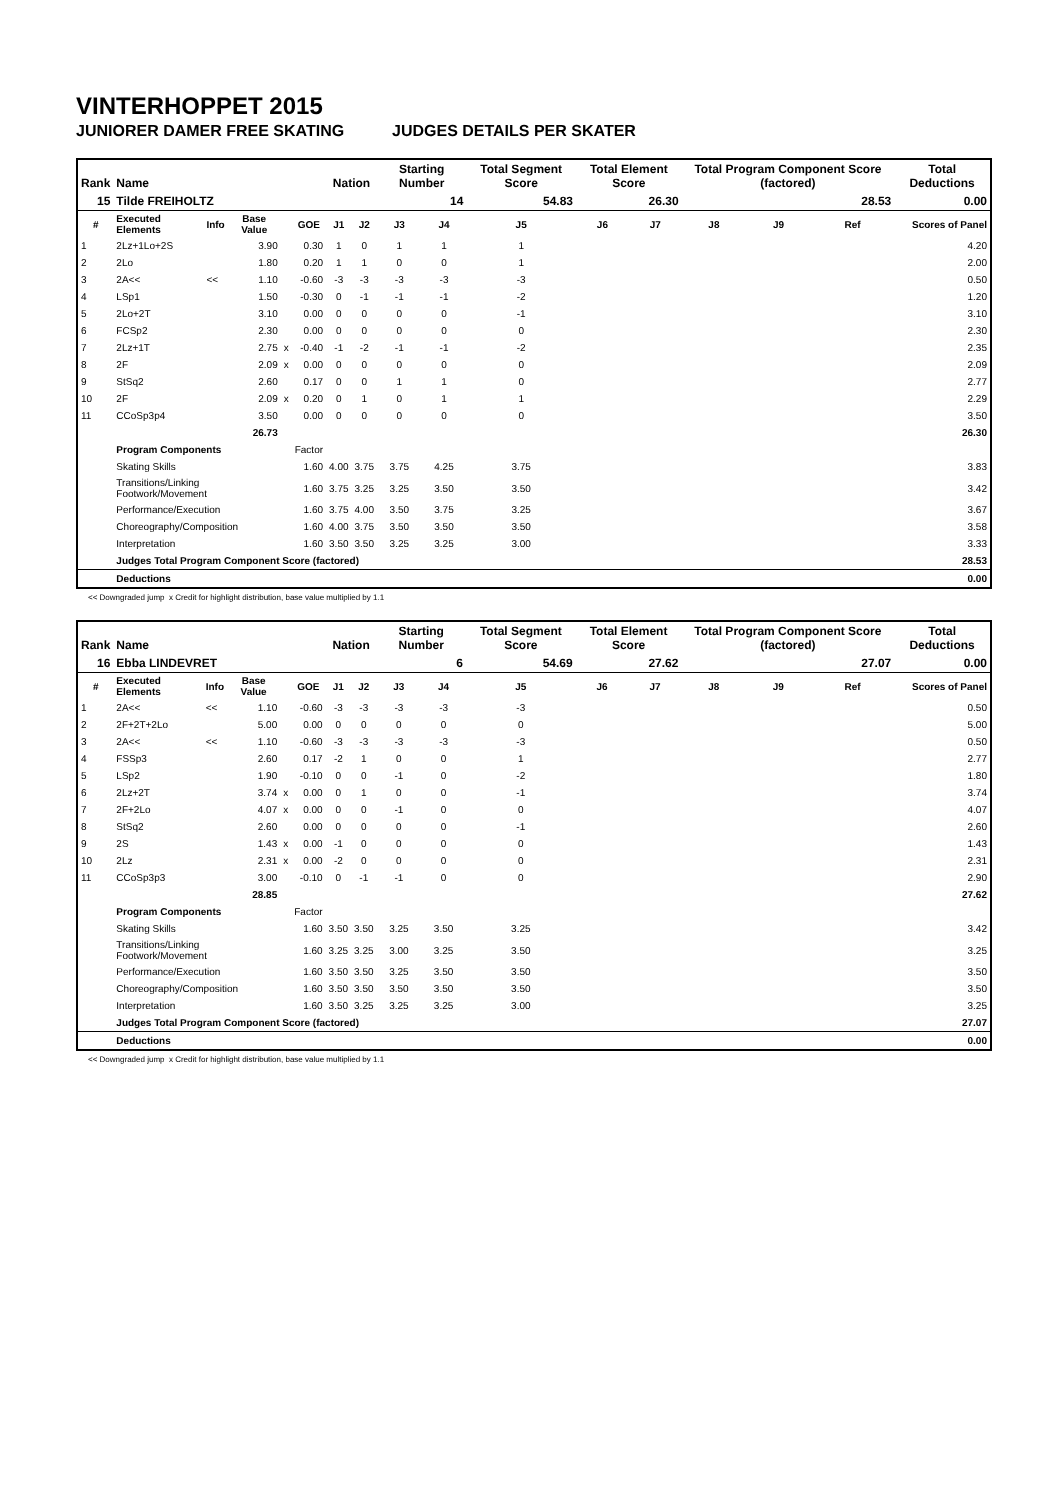VINTERHOPPET 2015
JUNIORER DAMER FREE SKATING JUDGES DETAILS PER SKATER
| Rank | Name | | | | | Nation | | Starting Number | | Total Segment Score | Total Element Score | | Total Program Component Score (factored) | | | Total Deductions |
| --- | --- | --- | --- | --- | --- | --- | --- | --- | --- | --- | --- | --- | --- | --- | --- | --- |
| 15 | Tilde FREIHOLTZ | | | | | | | 14 | | 54.83 | 26.30 | | 28.53 | | | 0.00 |
| # | Executed Elements | Info | Base Value | | GOE | J1 | J2 | J3 | J4 | J5 | J6 | J7 | J8 | J9 | Ref | Scores of Panel |
| 1 | 2Lz+1Lo+2S | | 3.90 | | 0.30 | 1 | 0 | 1 | 1 | 1 | | | | | | 4.20 |
| 2 | 2Lo | | 1.80 | | 0.20 | 1 | 1 | 0 | 0 | 1 | | | | | | 2.00 |
| 3 | 2A<< | << | 1.10 | | -0.60 | -3 | -3 | -3 | -3 | -3 | | | | | | 0.50 |
| 4 | LSp1 | | 1.50 | | -0.30 | 0 | -1 | -1 | -1 | -2 | | | | | | 1.20 |
| 5 | 2Lo+2T | | 3.10 | | 0.00 | 0 | 0 | 0 | 0 | -1 | | | | | | 3.10 |
| 6 | FCSp2 | | 2.30 | | 0.00 | 0 | 0 | 0 | 0 | 0 | | | | | | 2.30 |
| 7 | 2Lz+1T | | 2.75 | x | -0.40 | -1 | -2 | -1 | -1 | -2 | | | | | | 2.35 |
| 8 | 2F | | 2.09 | x | 0.00 | 0 | 0 | 0 | 0 | 0 | | | | | | 2.09 |
| 9 | StSq2 | | 2.60 | | 0.17 | 0 | 0 | 1 | 1 | 0 | | | | | | 2.77 |
| 10 | 2F | | 2.09 | x | 0.20 | 0 | 1 | 0 | 1 | 1 | | | | | | 2.29 |
| 11 | CCoSp3p4 | | 3.50 | | 0.00 | 0 | 0 | 0 | 0 | 0 | | | | | | 3.50 |
| | | | 26.73 | | | | | | | | | | | | | 26.30 |
| | Program Components | | | | Factor | | | | | | | | | | | |
| | Skating Skills | | | | 1.60 | 4.00 | 3.75 | 3.75 | 4.25 | 3.75 | | | | | | 3.83 |
| | Transitions/Linking Footwork/Movement | | | | 1.60 | 3.75 | 3.25 | 3.25 | 3.50 | 3.50 | | | | | | 3.42 |
| | Performance/Execution | | | | 1.60 | 3.75 | 4.00 | 3.50 | 3.75 | 3.25 | | | | | | 3.67 |
| | Choreography/Composition | | | | 1.60 | 4.00 | 3.75 | 3.50 | 3.50 | 3.50 | | | | | | 3.58 |
| | Interpretation | | | | 1.60 | 3.50 | 3.50 | 3.25 | 3.25 | 3.00 | | | | | | 3.33 |
| | Judges Total Program Component Score (factored) | | | | | | | | | | | | | | | 28.53 |
| | Deductions | | | | | | | | | | | | | | | 0.00 |
<< Downgraded jump x Credit for highlight distribution, base value multiplied by 1.1
| Rank | Name | | | | | Nation | | Starting Number | | Total Segment Score | Total Element Score | | Total Program Component Score (factored) | | | Total Deductions |
| --- | --- | --- | --- | --- | --- | --- | --- | --- | --- | --- | --- | --- | --- | --- | --- | --- |
| 16 | Ebba LINDEVRET | | | | | | | 6 | | 54.69 | 27.62 | | 27.07 | | | 0.00 |
| # | Executed Elements | Info | Base Value | | GOE | J1 | J2 | J3 | J4 | J5 | J6 | J7 | J8 | J9 | Ref | Scores of Panel |
| 1 | 2A<< | << | 1.10 | | -0.60 | -3 | -3 | -3 | -3 | -3 | | | | | | 0.50 |
| 2 | 2F+2T+2Lo | | 5.00 | | 0.00 | 0 | 0 | 0 | 0 | 0 | | | | | | 5.00 |
| 3 | 2A<< | << | 1.10 | | -0.60 | -3 | -3 | -3 | -3 | -3 | | | | | | 0.50 |
| 4 | FSSp3 | | 2.60 | | 0.17 | -2 | 1 | 0 | 0 | 1 | | | | | | 2.77 |
| 5 | LSp2 | | 1.90 | | -0.10 | 0 | 0 | -1 | 0 | -2 | | | | | | 1.80 |
| 6 | 2Lz+2T | | 3.74 | x | 0.00 | 0 | 1 | 0 | 0 | -1 | | | | | | 3.74 |
| 7 | 2F+2Lo | | 4.07 | x | 0.00 | 0 | 0 | -1 | 0 | 0 | | | | | | 4.07 |
| 8 | StSq2 | | 2.60 | | 0.00 | 0 | 0 | 0 | 0 | -1 | | | | | | 2.60 |
| 9 | 2S | | 1.43 | x | 0.00 | -1 | 0 | 0 | 0 | 0 | | | | | | 1.43 |
| 10 | 2Lz | | 2.31 | x | 0.00 | -2 | 0 | 0 | 0 | 0 | | | | | | 2.31 |
| 11 | CCoSp3p3 | | 3.00 | | -0.10 | 0 | -1 | -1 | 0 | 0 | | | | | | 2.90 |
| | | | 28.85 | | | | | | | | | | | | | 27.62 |
| | Program Components | | | | Factor | | | | | | | | | | | |
| | Skating Skills | | | | 1.60 | 3.50 | 3.50 | 3.25 | 3.50 | 3.25 | | | | | | 3.42 |
| | Transitions/Linking Footwork/Movement | | | | 1.60 | 3.25 | 3.25 | 3.00 | 3.25 | 3.50 | | | | | | 3.25 |
| | Performance/Execution | | | | 1.60 | 3.50 | 3.50 | 3.25 | 3.50 | 3.50 | | | | | | 3.50 |
| | Choreography/Composition | | | | 1.60 | 3.50 | 3.50 | 3.50 | 3.50 | 3.50 | | | | | | 3.50 |
| | Interpretation | | | | 1.60 | 3.50 | 3.25 | 3.25 | 3.25 | 3.00 | | | | | | 3.25 |
| | Judges Total Program Component Score (factored) | | | | | | | | | | | | | | | 27.07 |
| | Deductions | | | | | | | | | | | | | | | 0.00 |
<< Downgraded jump x Credit for highlight distribution, base value multiplied by 1.1